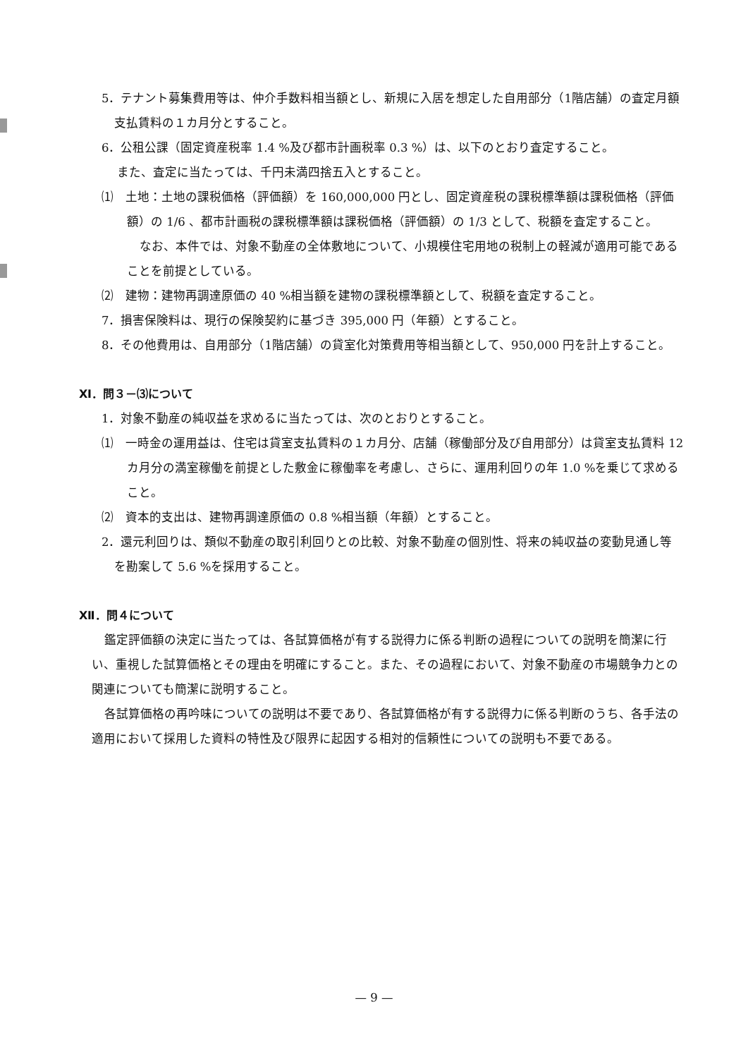5．テナント募集費用等は、仲介手数料相当額とし、新規に入居を想定した自用部分（1階店舗）の査定月額支払賃料の１カ月分とすること。
6．公租公課（固定資産税率 1.4 %及び都市計画税率 0.3 %）は、以下のとおり査定すること。
また、査定に当たっては、千円未満四捨五入とすること。
⑴　土地：土地の課税価格（評価額）を 160,000,000 円とし、固定資産税の課税標準額は課税価格（評価額）の 1/6 、都市計画税の課税標準額は課税価格（評価額）の 1/3 として、税額を査定すること。
なお、本件では、対象不動産の全体敷地について、小規模住宅用地の税制上の軽減が適用可能であることを前提としている。
⑵　建物：建物再調達原価の 40 %相当額を建物の課税標準額として、税額を査定すること。
7．損害保険料は、現行の保険契約に基づき 395,000 円（年額）とすること。
8．その他費用は、自用部分（1階店舗）の貸室化対策費用等相当額として、950,000 円を計上すること。
Ⅺ．問３－⑶について
1．対象不動産の純収益を求めるに当たっては、次のとおりとすること。
⑴　一時金の運用益は、住宅は貸室支払賃料の１カ月分、店舗（稼働部分及び自用部分）は貸室支払賃料 12 カ月分の満室稼働を前提とした敷金に稼働率を考慮し、さらに、運用利回りの年 1.0 %を乗じて求めること。
⑵　資本的支出は、建物再調達原価の 0.8 %相当額（年額）とすること。
2．還元利回りは、類似不動産の取引利回りとの比較、対象不動産の個別性、将来の純収益の変動見通し等を勘案して 5.6 %を採用すること。
Ⅻ．問４について
鑑定評価額の決定に当たっては、各試算価格が有する説得力に係る判断の過程についての説明を簡潔に行い、重視した試算価格とその理由を明確にすること。また、その過程において、対象不動産の市場競争力との関連についても簡潔に説明すること。
各試算価格の再吟味についての説明は不要であり、各試算価格が有する説得力に係る判断のうち、各手法の適用において採用した資料の特性及び限界に起因する相対的信頼性についての説明も不要である。
— 9 —